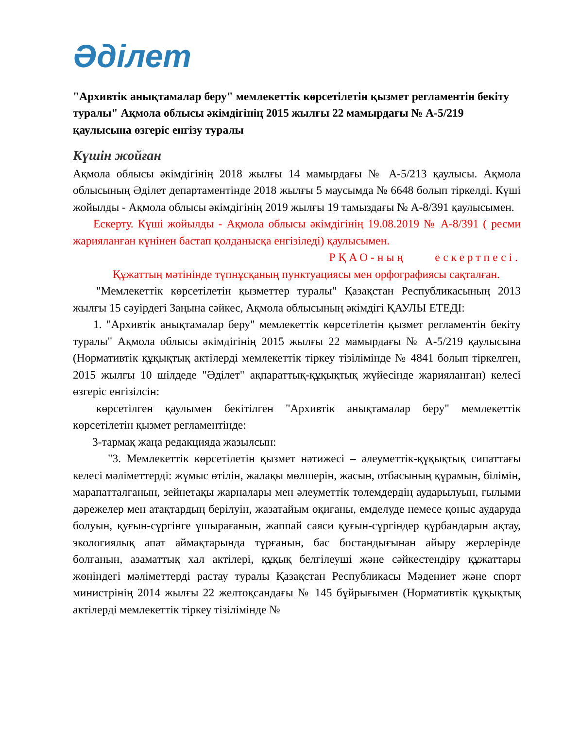Әділет
"Архивтік анықтамалар беру" мемлекеттік көрсетілетін қызмет регламентін бекіту туралы" Ақмола облысы әкімдігінің 2015 жылғы 22 мамырдағы № А-5/219 қаулысына өзгеріс енгізу туралы
Күшін жойған
Ақмола облысы әкімдігінің 2018 жылғы 14 мамырдағы № А-5/213 қаулысы. Ақмола облысының Әділет департаментінде 2018 жылғы 5 маусымда № 6648 болып тіркелді. Күші жойылды - Ақмола облысы әкімдігінің 2019 жылғы 19 тамыздағы № А-8/391 қаулысымен.
Ескерту. Күші жойылды - Ақмола облысы әкімдігінің 19.08.2019 № А-8/391 ( ресми жарияланған күнінен бастап қолданысқа енгізіледі) қаулысымен.
РҚАО-ның ескертпесі.
Құжаттың мәтінінде түпнұсқаның пунктуациясы мен орфографиясы сақталған.
"Мемлекеттік көрсетілетін қызметтер туралы" Қазақстан Республикасының 2013 жылғы 15 сәуірдегі Заңына сәйкес, Ақмола облысының әкімдігі ҚАУЛЫ ЕТЕДІ:
1. "Архивтік анықтамалар беру" мемлекеттік көрсетілетін қызмет регламентін бекіту туралы" Ақмола облысы әкімдігінің 2015 жылғы 22 мамырдағы № А-5/219 қаулысына (Нормативтік құқықтық актілерді мемлекеттік тіркеу тізілімінде № 4841 болып тіркелген, 2015 жылғы 10 шілдеде "Әділет" ақпараттық-құқықтық жүйесінде жарияланған) келесі өзгеріс енгізілсін:
көрсетілген қаулымен бекітілген "Архивтік анықтамалар беру" мемлекеттік көрсетілетін қызмет регламентінде:
3-тармақ жаңа редакцияда жазылсын:
"3. Мемлекеттік көрсетілетін қызмет нәтижесі – әлеуметтік-құқықтық сипаттағы келесі мәліметтерді: жұмыс өтілін, жалақы мөлшерін, жасын, отбасының құрамын, білімін, марапатталғанын, зейнетақы жарналары мен әлеуметтік төлемдердің аударылуын, ғылыми дәрежелер мен атақтардың берілуін, жазатайым оқиғаны, емделуде немесе қоныс аударуда болуын, қуғын-сүргінге ұшырағанын, жаппай саяси қуғын-сүргіндер құрбандарын ақтау, экологиялық апат аймақтарында тұрғанын, бас бостандығынан айыру жерлерінде болғанын, азаматтық хал актілері, құқық белгілеуші және сәйкестендіру құжаттары жөніндегі мәліметтерді растау туралы Қазақстан Республикасы Мәдениет және спорт министрінің 2014 жылғы 22 желтоқсандағы № 145 бұйрығымен (Нормативтік құқықтық актілерді мемлекеттік тіркеу тізілімінде №